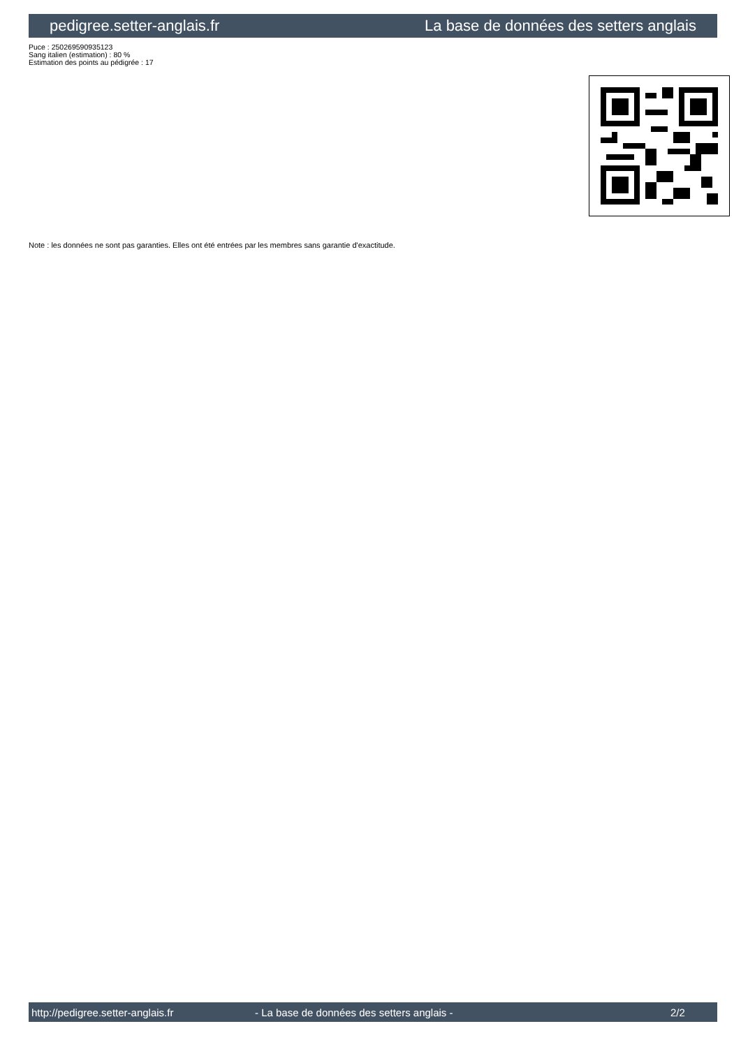pedigree.setter-anglais.fr La base de données des setters anglais
Puce : 250269590935123
Sang italien (estimation) : 80 %
Estimation des points au pédigrée : 17
Note : les données ne sont pas garanties. Elles ont été entrées par les membres sans garantie d'exactitude.
http://pedigree.setter-anglais.fr - La base de données des setters anglais - 2/2